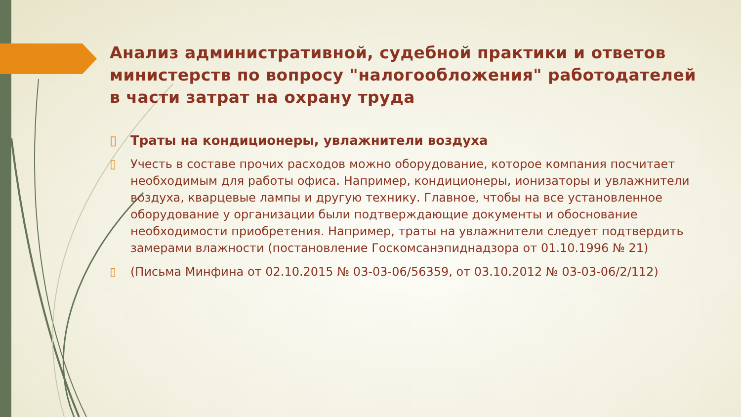Анализ административной, судебной практики и ответов министерств по вопросу "налогообложения" работодателей в части затрат на охрану труда
▯ Траты на кондиционеры, увлажнители воздуха
▯ Учесть в составе прочих расходов можно оборудование, которое компания посчитает необходимым для работы офиса. Например, кондиционеры, ионизаторы и увлажнители воздуха, кварцевые лампы и другую технику. Главное, чтобы на все установленное оборудование у организации были подтверждающие документы и обоснование необходимости приобретения. Например, траты на увлажнители следует подтвердить замерами влажности (постановление Госкомсанэпиднадзора от 01.10.1996 № 21)
▯ (Письма Минфина от 02.10.2015 № 03-03-06/56359, от 03.10.2012 № 03-03-06/2/112)